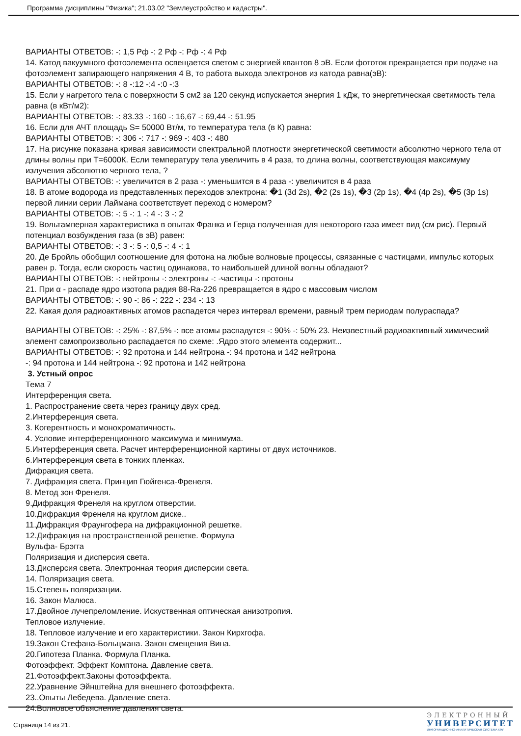Программа дисциплины "Физика"; 21.03.02 "Землеустройство и кадастры".
ВАРИАНТЫ ОТВЕТОВ: -: 1,5 Рф -: 2 Рф -: Рф -: 4 Рф
14. Катод вакуумного фотоэлемента освещается светом с энергией квантов 8 эВ. Если фототок прекращается при подаче на фотоэлемент запирающего напряжения 4 В, то работа выхода электронов из катода равна(эВ):
ВАРИАНТЫ ОТВЕТОВ: -: 8 -:12 -:4 -:0 -:3
15. Если у нагретого тела с поверхности 5 см2 за 120 секунд испускается энергия 1 кДж, то энергетическая светимость тела равна (в кВт/м2):
ВАРИАНТЫ ОТВЕТОВ: -: 83.33 -: 160 -: 16,67 -: 69,44 -: 51.95
16. Если для АЧТ площадь S= 50000 Вт/м, то температура тела (в К) равна:
ВАРИАНТЫ ОТВЕТОВ: -: 306 -: 717 -: 969 -: 403 -: 480
17. На рисунке показана кривая зависимости спектральной плотности энергетической светимости абсолютно черного тела от длины волны при Т=6000К. Если температуру тела увеличить в 4 раза, то длина волны, соответствующая максимуму излучения абсолютно черного тела, ?
ВАРИАНТЫ ОТВЕТОВ: -: увеличится в 2 раза -: уменьшится в 4 раза -: увеличится в 4 раза
18. В атоме водорода из представленных переходов электрона: �1 (3d 2s), �2 (2s 1s), �3 (2p 1s), �4 (4p 2s), �5 (3p 1s) первой линии серии Лаймана соответствует переход с номером?
ВАРИАНТЫ ОТВЕТОВ: -: 5 -: 1 -: 4 -: 3 -: 2
19. Вольтамперная характеристика в опытах Франка и Герца полученная для некоторого газа имеет вид (см рис). Первый потенциал возбуждения газа (в эВ) равен:
ВАРИАНТЫ ОТВЕТОВ: -: 3 -: 5 -: 0,5 -: 4 -: 1
20. Де Бройль обобщил соотношение для фотона на любые волновые процессы, связанные с частицами, импульс которых равен р. Тогда, если скорость частиц одинакова, то наибольшей длиной волны обладают?
ВАРИАНТЫ ОТВЕТОВ: -: нейтроны -: электроны -: -частицы -: протоны
21. При α - распаде ядро изотопа радия 88-Ra-226 превращается в ядро с массовым числом
ВАРИАНТЫ ОТВЕТОВ: -: 90 -: 86 -: 222 -: 234 -: 13
22. Какая доля радиоактивных атомов распадется через интервал времени, равный трем периодам полураспада?
ВАРИАНТЫ ОТВЕТОВ: -: 25% -: 87,5% -: все атомы распадутся -: 90% -: 50% 23. Неизвестный радиоактивный химический элемент самопроизвольно распадается по схеме: .Ядро этого элемента содержит...
ВАРИАНТЫ ОТВЕТОВ: -: 92 протона и 144 нейтрона -: 94 протона и 142 нейтрона
-: 94 протона и 144 нейтрона -: 92 протона и 142 нейтрона
3. Устный опрос
Тема 7
Интерференция света.
1. Распространение света через границу двух сред.
2.Интерференция света.
3. Когерентность и монохроматичность.
4. Условие интерференционного максимума и минимума.
5.Интерференция света. Расчет интерференционной картины от двух источников.
6.Интерференция света в тонких пленках.
Дифракция света.
7. Дифракция света. Принцип Гюйгенса-Френеля.
8. Метод зон Френеля.
9.Дифракция Френеля на круглом отверстии.
10.Дифракция Френеля на круглом диске..
11.Дифракция Фраунгофера на дифракционной решетке.
12.Дифракция на пространственной решетке. Формула
Вульфа- Брэгга
Поляризация и дисперсия света.
13.Дисперсия света. Электронная теория дисперсии света.
14. Поляризация света.
15.Степень поляризации.
16. Закон Малюса.
17.Двойное лучепреломление. Искуственная оптическая анизотропия.
Тепловое излучение.
18. Тепловое излучение и его характеристики. Закон Кирхгофа.
19.Закон Стефана-Больцмана. Закон смещения Вина.
20.Гипотеза Планка. Формула Планка.
Фотоэффект. Эффект Комптона. Давление света.
21.Фотоэффект.Законы фотоэффекта.
22.Уравнение Эйнштейна для внешнего фотоэффекта.
23..Опыты Лебедева. Давление света.
24.Волновое объяснение давления света.
Страница 14 из 21.
ЭЛЕКТРОННЫЙ
УНИВЕРСИТЕТ
ИНФОРМАЦИОННО-АНАЛИТИЧЕСКАЯ СИСТЕМА КФУ